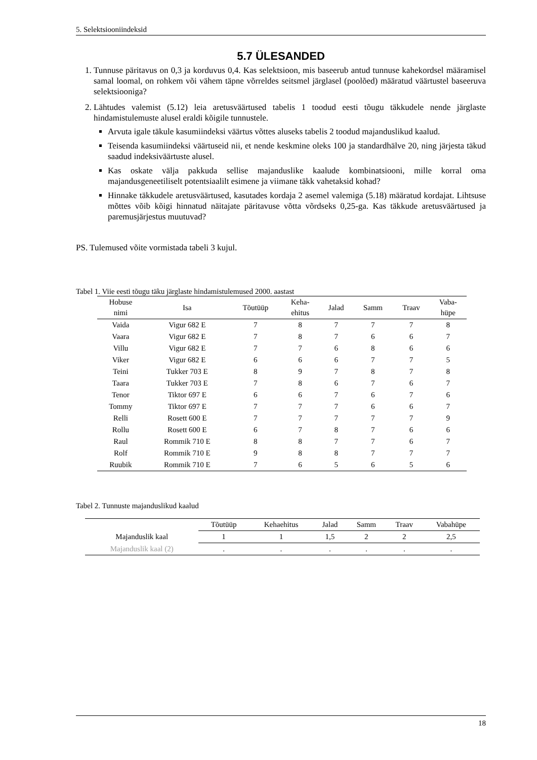5. Selektsiooniindeksid
5.7 ÜLESANDED
1. Tunnuse päritavus on 0,3 ja korduvus 0,4. Kas selektsioon, mis baseerub antud tunnuse kahekordsel määramisel samal loomal, on rohkem või vähem täpne võrreldes seitsmel järglasel (poolõed) määratud väärtustel baseeruva selektsiooniga?
2. Lähtudes valemist (5.12) leia aretusväärtused tabelis 1 toodud eesti tõugu täkkudele nende järglaste hindamistulemuste alusel eraldi kõigile tunnustele.
Arvuta igale täkule kasumiindeksi väärtus võttes aluseks tabelis 2 toodud majanduslikud kaalud.
Teisenda kasumiindeksi väärtuseid nii, et nende keskmine oleks 100 ja standardhälve 20, ning järjesta täkud saadud indeksiväärtuste alusel.
Kas oskate välja pakkuda sellise majanduslike kaalude kombinatsiooni, mille korral oma majandusgeneetiliselt potentsiaalilt esimene ja viimane täkk vahetaksid kohad?
Hinnake täkkudele aretusväärtused, kasutades kordaja 2 asemel valemiga (5.18) määratud kordajat. Lihtsuse mõttes võib kõigi hinnatud näitajate päritavuse võtta võrdseks 0,25-ga. Kas täkkude aretusväärtused ja paremusjärjestus muutuvad?
PS. Tulemused võite vormistada tabeli 3 kujul.
Tabel 1. Viie eesti tõugu täku järglaste hindamistulemused 2000. aastast
| Hobuse nimi | Isa | Tõutüüp | Keha- ehitus | Jalad | Samm | Traav | Vaba- hüpe |
| --- | --- | --- | --- | --- | --- | --- | --- |
| Vaida | Vigur 682 E | 7 | 8 | 7 | 7 | 7 | 8 |
| Vaara | Vigur 682 E | 7 | 8 | 7 | 6 | 6 | 7 |
| Villu | Vigur 682 E | 7 | 7 | 6 | 8 | 6 | 6 |
| Viker | Vigur 682 E | 6 | 6 | 6 | 7 | 7 | 5 |
| Teini | Tukker 703 E | 8 | 9 | 7 | 8 | 7 | 8 |
| Taara | Tukker 703 E | 7 | 8 | 6 | 7 | 6 | 7 |
| Tenor | Tiktor 697 E | 6 | 6 | 7 | 6 | 7 | 6 |
| Tommy | Tiktor 697 E | 7 | 7 | 7 | 6 | 6 | 7 |
| Relli | Rosett 600 E | 7 | 7 | 7 | 7 | 7 | 9 |
| Rollu | Rosett 600 E | 6 | 7 | 8 | 7 | 6 | 6 |
| Raul | Rommik 710 E | 8 | 8 | 7 | 7 | 6 | 7 |
| Rolf | Rommik 710 E | 9 | 8 | 8 | 7 | 7 | 7 |
| Ruubik | Rommik 710 E | 7 | 6 | 5 | 6 | 5 | 6 |
Tabel 2. Tunnuste majanduslikud kaalud
| | Tõutüüp | Kehaehitus | Jalad | Samm | Traav | Vabahüpe |
| --- | --- | --- | --- | --- | --- | --- |
| Majanduslik kaal | 1 | 1 | 1,5 | 2 | 2 | 2,5 |
| Majanduslik kaal (2) | . | . | . | . | . | . |
18